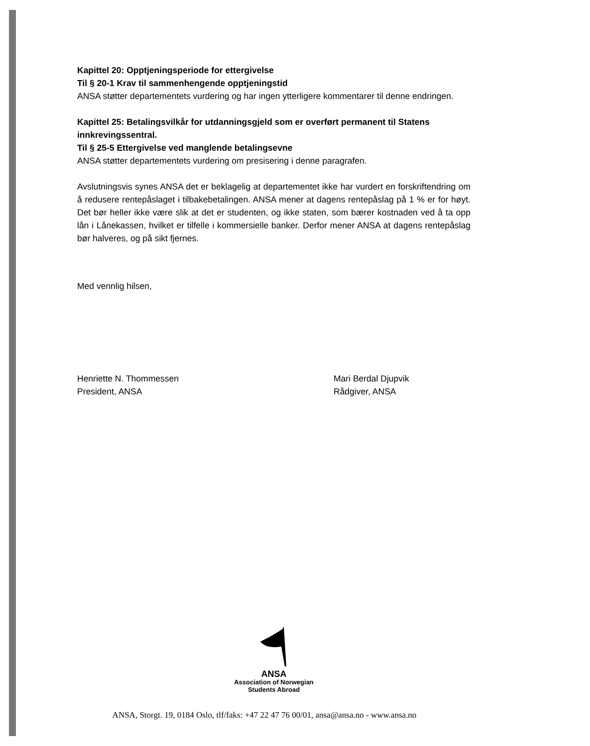Kapittel 20: Opptjeningsperiode for ettergivelse
Til § 20-1 Krav til sammenhengende opptjeningstid
ANSA støtter departementets vurdering og har ingen ytterligere kommentarer til denne endringen.
Kapittel 25: Betalingsvilkår for utdanningsgjeld som er overført permanent til Statens innkrevingssentral.
Til § 25-5 Ettergivelse ved manglende betalingsevne
ANSA støtter departementets vurdering om presisering i denne paragrafen.
Avslutningsvis synes ANSA det er beklagelig at departementet ikke har vurdert en forskriftendring om å redusere rentepåslaget i tilbakebetalingen. ANSA mener at dagens rentepåslag på 1 % er for høyt. Det bør heller ikke være slik at det er studenten, og ikke staten, som bærer kostnaden ved å ta opp lån i Lånekassen, hvilket er tilfelle i kommersielle banker. Derfor mener ANSA at dagens rentepåslag bør halveres, og på sikt fjernes.
Med vennlig hilsen,
Henriette N. Thommessen
President, ANSA
Mari Berdal Djupvik
Rådgiver, ANSA
ANSA
Association of Norwegian
Students Abroad
ANSA, Storgt. 19, 0184 Oslo, tlf/faks: +47 22 47 76 00/01, ansa@ansa.no - www.ansa.no